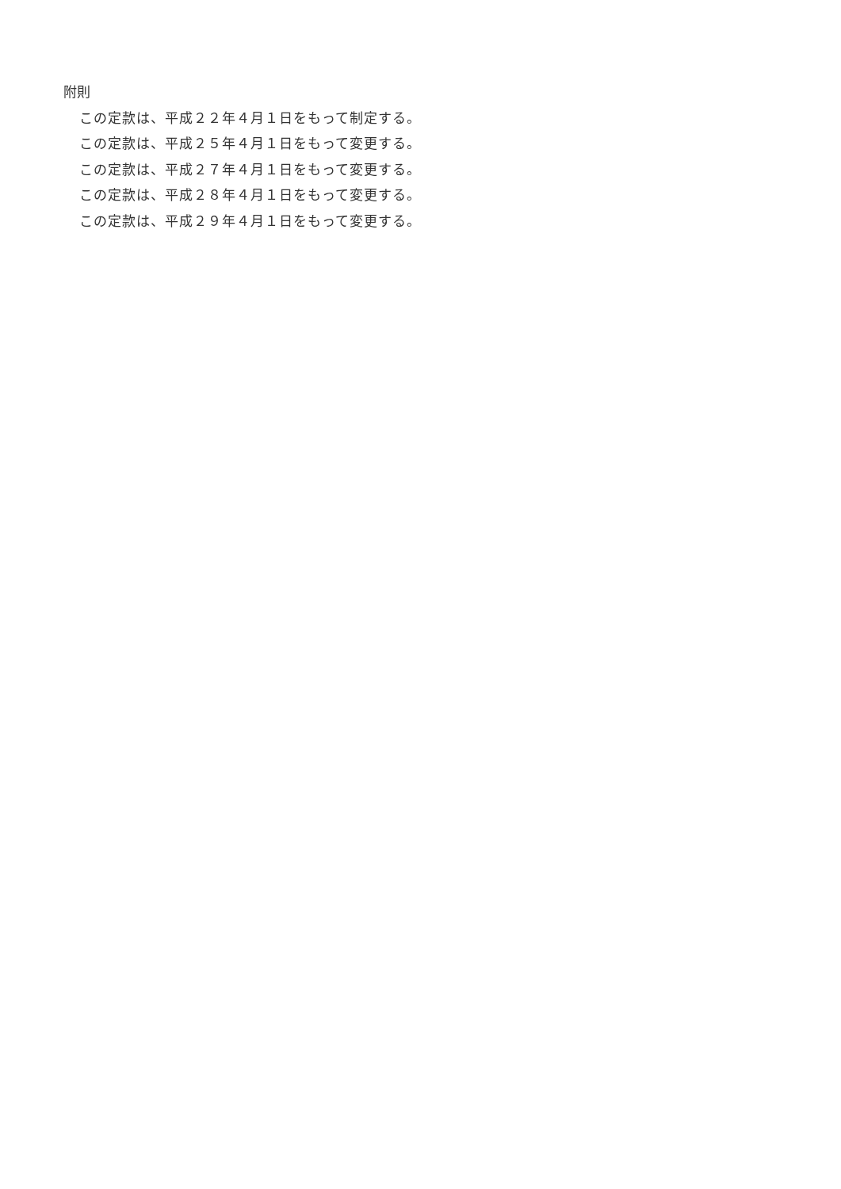附則
この定款は、平成２２年４月１日をもって制定する。
この定款は、平成２５年４月１日をもって変更する。
この定款は、平成２７年４月１日をもって変更する。
この定款は、平成２８年４月１日をもって変更する。
この定款は、平成２９年４月１日をもって変更する。